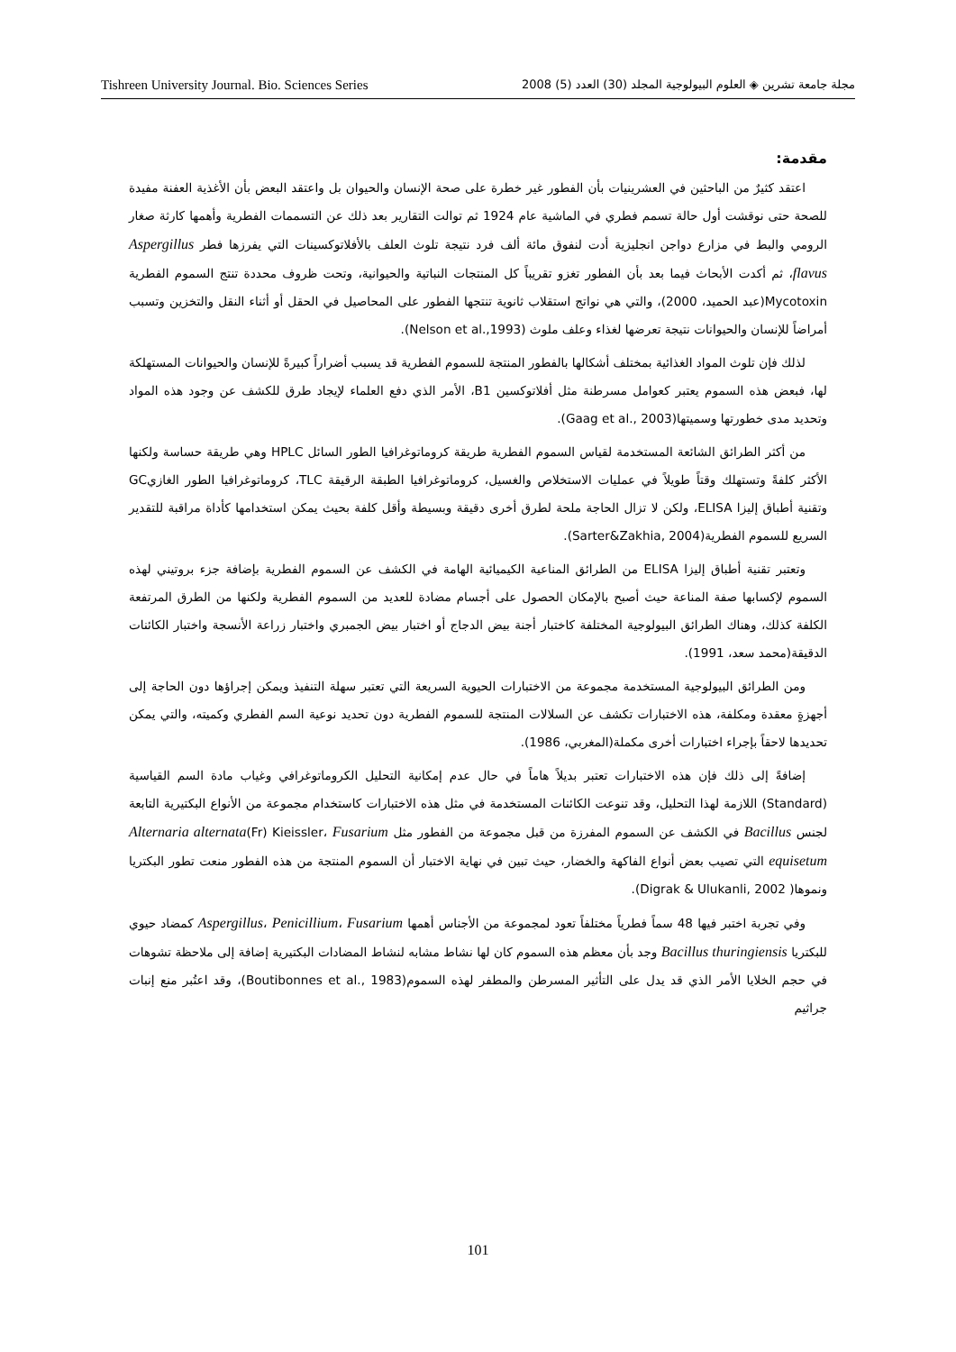Tishreen University Journal. Bio. Sciences Series مجلة جامعة تشرين ◈ العلوم البيولوجية المجلد (30) العدد (5) 2008
مقدمة:
اعتقد كثيرٌ من الباحثين في العشرينيات بأن الفطور غير خطرة على صحة الإنسان والحيوان بل واعتقد البعض بأن الأغذية العفنة مفيدة للصحة حتى نوقشت أول حالة تسمم فطري في الماشية عام 1924 ثم توالت التقارير بعد ذلك عن التسممات الفطرية وأهمها كارثة صغار الرومي والبط في مزارع دواجن انجليزية أدت لنفوق مائة ألف فرد نتيجة تلوث العلف بالأفلاتوكسينات التي يفرزها فطر Aspergillus flavus، ثم أكدت الأبحاث فيما بعد بأن الفطور تغزو تقريباً كل المنتجات النباتية والحيوانية، وتحت ظروف محددة تنتج السموم الفطرية Mycotoxin(عبد الحميد، 2000)، والتي هي نواتج استقلاب ثانوية تنتجها الفطور على المحاصيل في الحقل أو أثناء النقل والتخزين وتسبب أمراضاً للإنسان والحيوانات نتيجة تعرضها لغذاء وعلف ملوث (Nelson et al.,1993).
لذلك فإن تلوث المواد الغذائية بمختلف أشكالها بالفطور المنتجة للسموم الفطرية قد يسبب أضراراً كبيرةً للإنسان والحيوانات المستهلكة لها، فبعض هذه السموم يعتبر كعوامل مسرطنة مثل أفلاتوكسين B1، الأمر الذي دفع العلماء لإيجاد طرق للكشف عن وجود هذه المواد وتحديد مدى خطورتها وسميتها(Gaag et al., 2003).
من أكثر الطرائق الشائعة المستخدمة لقياس السموم الفطرية طريقة كروماتوغرافيا الطور السائل HPLC وهي طريقة حساسة ولكنها الأكثر كلفةً وتستهلك وقتاً طويلاً في عمليات الاستخلاص والغسيل، كروماتوغرافيا الطبقة الرقيقة TLC، كروماتوغرافيا الطور الغازيGC وتقنية أطباق إليزا ELISA، ولكن لا تزال الحاجة ملحة لطرق أخرى دقيقة وبسيطة وأقل كلفة بحيث يمكن استخدامها كأداة مراقبة للتقدير السريع للسموم الفطرية(Sarter&Zakhia, 2004).
وتعتبر تقنية أطباق إليزا ELISA من الطرائق المناعية الكيميائية الهامة في الكشف عن السموم الفطرية بإضافة جزء بروتيني لهذه السموم لإكسابها صفة المناعة حيث أصبح بالإمكان الحصول على أجسام مضادة للعديد من السموم الفطرية ولكنها من الطرق المرتفعة الكلفة كذلك، وهناك الطرائق البيولوجية المختلفة كاختبار أجنة بيض الدجاج أو اختبار بيض الجمبري واختبار زراعة الأنسجة واختبار الكائنات الدقيقة(محمد سعد، 1991).
ومن الطرائق البيولوجية المستخدمة مجموعة من الاختبارات الحيوية السريعة التي تعتبر سهلة التنفيذ ويمكن إجراؤها دون الحاجة إلى أجهزةٍ معقدة ومكلفة، هذه الاختبارات تكشف عن السلالات المنتجة للسموم الفطرية دون تحديد نوعية السم الفطري وكميته، والتي يمكن تحديدها لاحقاً بإجراء اختبارات أخرى مكملة(المغربي، 1986).
إضافةً إلى ذلك فإن هذه الاختبارات تعتبر بديلاً هاماً في حال عدم إمكانية التحليل الكروماتوغرافي وغياب مادة السم القياسية (Standard) اللازمة لهذا التحليل، وقد تنوعت الكائنات المستخدمة في مثل هذه الاختبارات كاستخدام مجموعة من الأنواع البكتيرية التابعة لجنس Bacillus في الكشف عن السموم المفرزة من قبل مجموعة من الفطور مثل Alternaria alternata(Fr) Kieissler، Fusarium equisetum التي تصيب بعض أنواع الفاكهة والخضار، حيث تبين في نهاية الاختبار أن السموم المنتجة من هذه الفطور منعت تطور البكتريا ونموها( Digrak & Ulukanli, 2002).
وفي تجربة اختبر فيها 48 سماً فطرياً مختلفاً تعود لمجموعة من الأجناس أهمها Aspergillus، Penicillium، Fusarium كمضاد حيوي للبكتريا Bacillus thuringiensis وجد بأن معظم هذه السموم كان لها نشاط مشابه لنشاط المضادات البكتيرية إضافة إلى ملاحظة تشوهات في حجم الخلايا الأمر الذي قد يدل على التأثير المسرطن والمطفر لهذه السموم(Boutibonnes et al., 1983)، وقد اعتُبر منع إنبات جراثيم
101